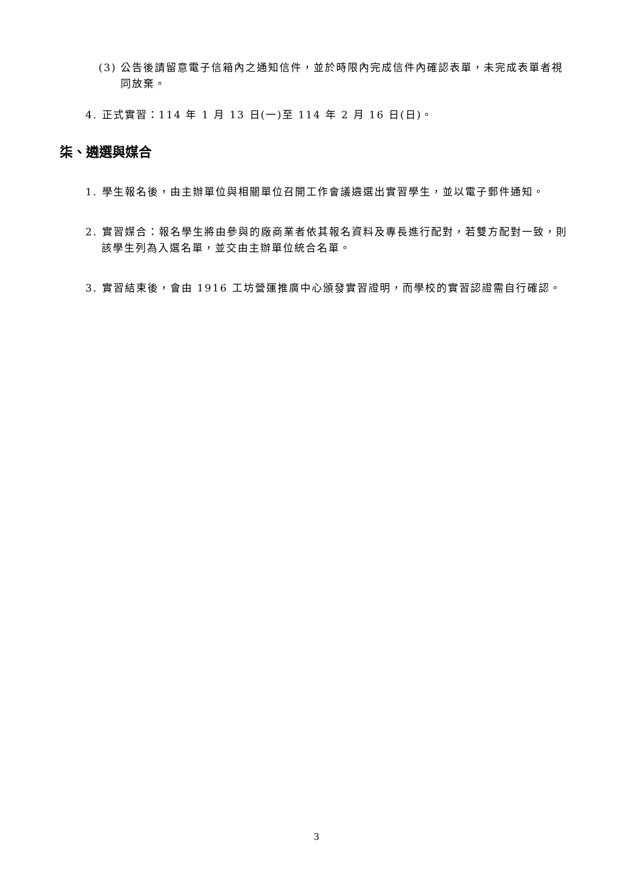(3) 公告後請留意電子信箱內之通知信件，並於時限內完成信件內確認表單，未完成表單者視同放棄。
4. 正式實習：114 年 1 月 13 日(一)至 114 年 2 月 16 日(日)。
柒、遴選與媒合
1. 學生報名後，由主辦單位與相關單位召開工作會議遴選出實習學生，並以電子郵件通知。
2. 實習媒合：報名學生將由參與的廠商業者依其報名資料及專長進行配對，若雙方配對一致，則該學生列為入選名單，並交由主辦單位統合名單。
3. 實習結束後，會由 1916 工坊營運推廣中心頒發實習證明，而學校的實習認證需自行確認。
3